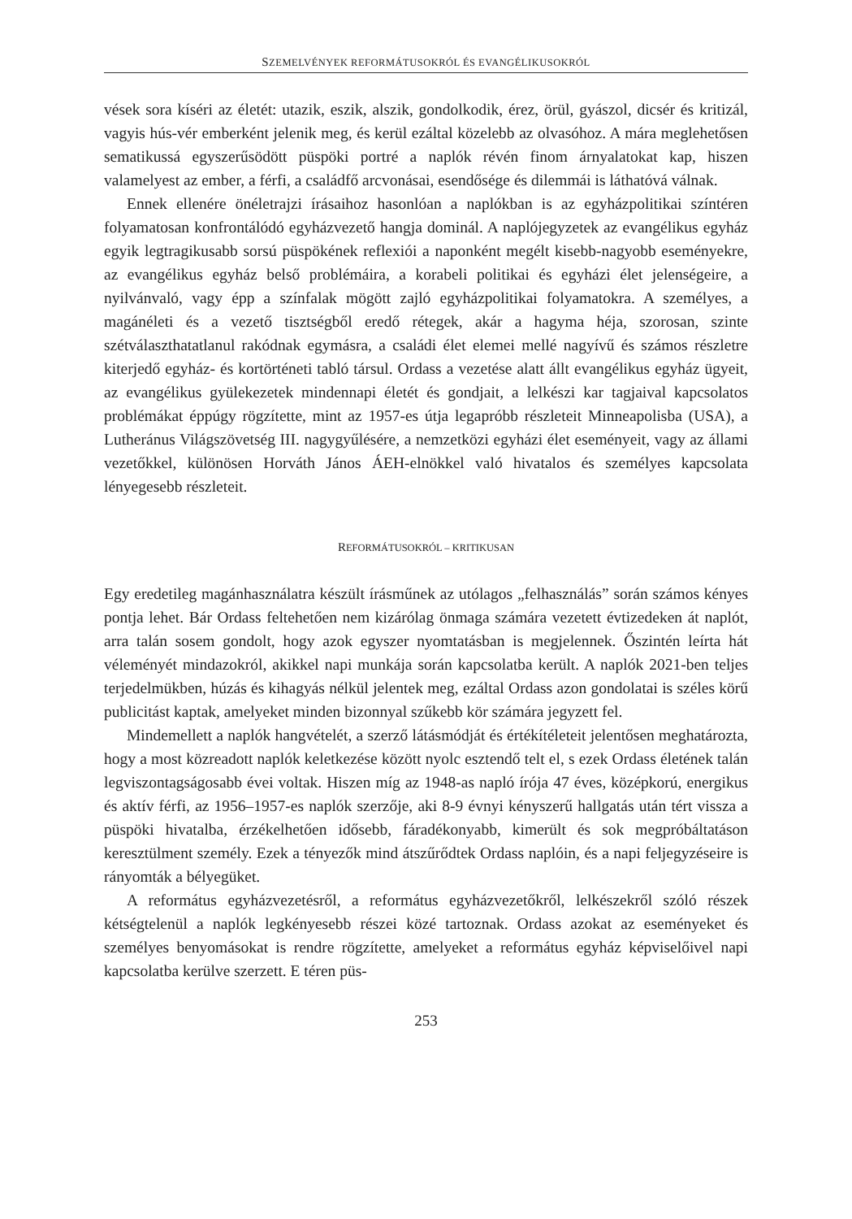SZEMELVÉNYEK REFORMÁTUSOKRÓL ÉS EVANGÉLIKUSOKRÓL
vések sora kíséri az életét: utazik, eszik, alszik, gondolkodik, érez, örül, gyászol, dicsér és kritizál, vagyis hús-vér emberként jelenik meg, és kerül ezáltal közelebb az olvasóhoz. A mára meglehetősen sematikussá egyszerűsödött püspöki portré a naplók révén finom árnyalatokat kap, hiszen valamelyest az ember, a férfi, a családfő arcvonásai, esendősége és dilemmái is láthatóvá válnak.
Ennek ellenére önéletrajzi írásaihoz hasonlóan a naplókban is az egyházpolitikai színtéren folyamatosan konfrontálódó egyházvezető hangja dominál. A naplójegyzetek az evangélikus egyház egyik legtragikusabb sorsú püspökének reflexiói a naponként megélt kisebb-nagyobb eseményekre, az evangélikus egyház belső problémáira, a korabeli politikai és egyházi élet jelenségeire, a nyilvánvaló, vagy épp a színfalak mögött zajló egyházpolitikai folyamatokra. A személyes, a magánéleti és a vezető tisztségből eredő rétegek, akár a hagyma héja, szorosan, szinte szétválaszthatatlanul rakódnak egymásra, a családi élet elemei mellé nagyívű és számos részletre kiterjedő egyház- és kortörténeti tabló társul. Ordass a vezetése alatt állt evangélikus egyház ügyeit, az evangélikus gyülekezetek mindennapi életét és gondjait, a lelkészi kar tagjaival kapcsolatos problémákat éppúgy rögzítette, mint az 1957-es útja legapróbb részleteit Minneapolisba (USA), a Lutheránus Világszövetség III. nagygyűlésére, a nemzetközi egyházi élet eseményeit, vagy az állami vezetőkkel, különösen Horváth János ÁEH-elnökkel való hivatalos és személyes kapcsolata lényegesebb részleteit.
REFORMÁTUSOKRÓL – KRITIKUSAN
Egy eredetileg magánhasználatra készült írásműnek az utólagos „felhasználás” során számos kényes pontja lehet. Bár Ordass feltehetően nem kizárólag önmaga számára vezetett évtizedeken át naplót, arra talán sosem gondolt, hogy azok egyszer nyomtatásban is megjelennek. Őszintén leírta hát véleményét mindazokról, akikkel napi munkája során kapcsolatba került. A naplók 2021-ben teljes terjedelmükben, húzás és kihagyás nélkül jelentek meg, ezáltal Ordass azon gondolatai is széles körű publicitást kaptak, amelyeket minden bizonnyal szűkebb kör számára jegyzett fel.
Mindemellett a naplók hangvételét, a szerző látásmódját és értékítéleteit jelentősen meghatározta, hogy a most közreadott naplók keletkezése között nyolc esztendő telt el, s ezek Ordass életének talán legviszontagságosabb évei voltak. Hiszen míg az 1948-as napló írója 47 éves, középkorú, energikus és aktív férfi, az 1956–1957-es naplók szerzője, aki 8-9 évnyi kényszerű hallgatás után tért vissza a püspöki hivatalba, érzékelhetően idősebb, fáradékonyabb, kimerült és sok megpróbáltatáson keresztülment személy. Ezek a tényezők mind átszűrődtek Ordass naplóin, és a napi feljegyzéseire is rányomták a bélyegüket.
A református egyházvezetésről, a református egyházvezetőkről, lelkészekről szóló részek kétségtelenül a naplók legkényesebb részei közé tartoznak. Ordass azokat az eseményeket és személyes benyomásokat is rendre rögzítette, amelyeket a református egyház képviselőivel napi kapcsolatba kerülve szerzett. E téren püs-
253